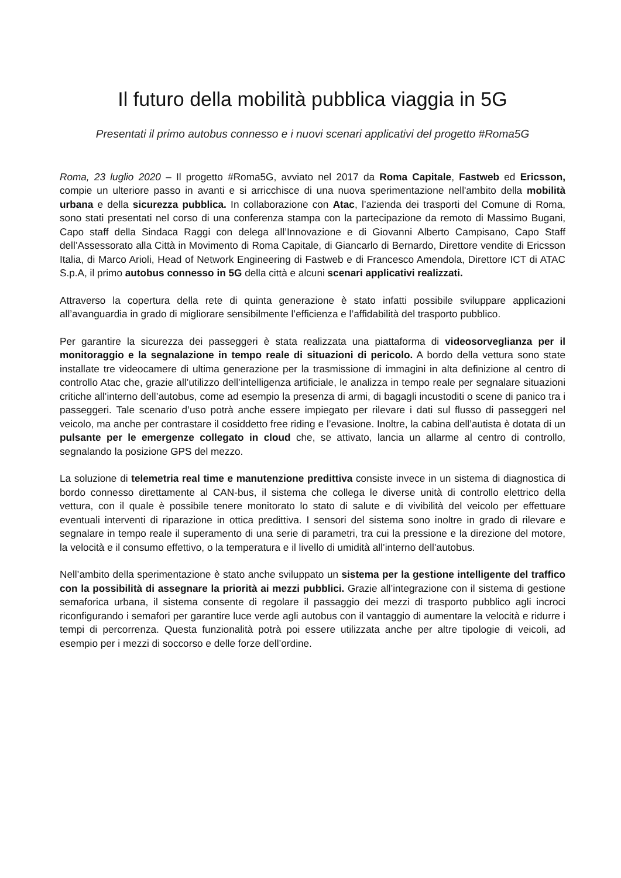Il futuro della mobilità pubblica viaggia in 5G
Presentati il primo autobus connesso e i nuovi scenari applicativi del progetto #Roma5G
Roma, 23 luglio 2020 – Il progetto #Roma5G, avviato nel 2017 da Roma Capitale, Fastweb ed Ericsson, compie un ulteriore passo in avanti e si arricchisce di una nuova sperimentazione nell'ambito della mobilità urbana e della sicurezza pubblica. In collaborazione con Atac, l’azienda dei trasporti del Comune di Roma, sono stati presentati nel corso di una conferenza stampa con la partecipazione da remoto di Massimo Bugani, Capo staff della Sindaca Raggi con delega all’Innovazione e di Giovanni Alberto Campisano, Capo Staff dell’Assessorato alla Città in Movimento di Roma Capitale, di Giancarlo di Bernardo, Direttore vendite di Ericsson Italia, di Marco Arioli, Head of Network Engineering di Fastweb e di Francesco Amendola, Direttore ICT di ATAC S.p.A, il primo autobus connesso in 5G della città e alcuni scenari applicativi realizzati.
Attraverso la copertura della rete di quinta generazione è stato infatti possibile sviluppare applicazioni all’avanguardia in grado di migliorare sensibilmente l’efficienza e l’affidabilità del trasporto pubblico.
Per garantire la sicurezza dei passeggeri è stata realizzata una piattaforma di videosorveglianza per il monitoraggio e la segnalazione in tempo reale di situazioni di pericolo. A bordo della vettura sono state installate tre videocamere di ultima generazione per la trasmissione di immagini in alta definizione al centro di controllo Atac che, grazie all’utilizzo dell’intelligenza artificiale, le analizza in tempo reale per segnalare situazioni critiche all’interno dell’autobus, come ad esempio la presenza di armi, di bagagli incustoditi o scene di panico tra i passeggeri. Tale scenario d’uso potrà anche essere impiegato per rilevare i dati sul flusso di passeggeri nel veicolo, ma anche per contrastare il cosiddetto free riding e l’evasione. Inoltre, la cabina dell’autista è dotata di un pulsante per le emergenze collegato in cloud che, se attivato, lancia un allarme al centro di controllo, segnalando la posizione GPS del mezzo.
La soluzione di telemetria real time e manutenzione predittiva consiste invece in un sistema di diagnostica di bordo connesso direttamente al CAN-bus, il sistema che collega le diverse unità di controllo elettrico della vettura, con il quale è possibile tenere monitorato lo stato di salute e di vivibilità del veicolo per effettuare eventuali interventi di riparazione in ottica predittiva. I sensori del sistema sono inoltre in grado di rilevare e segnalare in tempo reale il superamento di una serie di parametri, tra cui la pressione e la direzione del motore, la velocità e il consumo effettivo, o la temperatura e il livello di umidità all’interno dell’autobus.
Nell’ambito della sperimentazione è stato anche sviluppato un sistema per la gestione intelligente del traffico con la possibilità di assegnare la priorità ai mezzi pubblici. Grazie all’integrazione con il sistema di gestione semaforica urbana, il sistema consente di regolare il passaggio dei mezzi di trasporto pubblico agli incroci riconfigurando i semafori per garantire luce verde agli autobus con il vantaggio di aumentare la velocità e ridurre i tempi di percorrenza. Questa funzionalità potrà poi essere utilizzata anche per altre tipologie di veicoli, ad esempio per i mezzi di soccorso e delle forze dell’ordine.